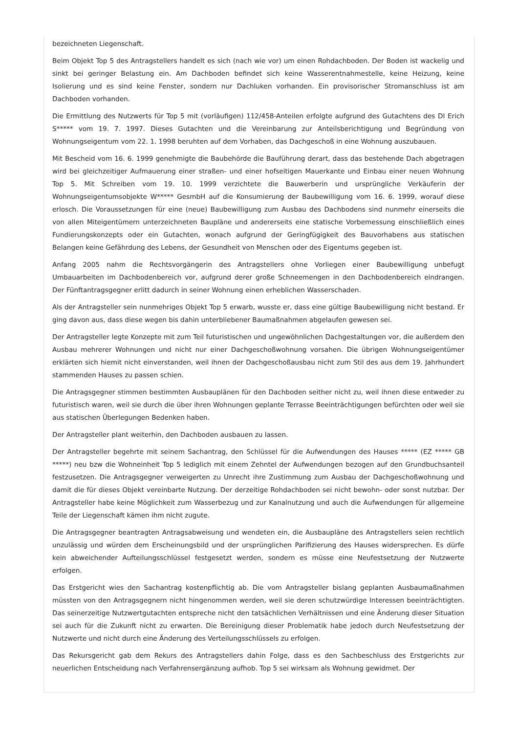bezeichneten Liegenschaft.
Beim Objekt Top 5 des Antragstellers handelt es sich (nach wie vor) um einen Rohdachboden. Der Boden ist wackelig und sinkt bei geringer Belastung ein. Am Dachboden befindet sich keine Wasserentnahmestelle, keine Heizung, keine Isolierung und es sind keine Fenster, sondern nur Dachluken vorhanden. Ein provisorischer Stromanschluss ist am Dachboden vorhanden.
Die Ermittlung des Nutzwerts für Top 5 mit (vorläufigen) 112/458-Anteilen erfolgte aufgrund des Gutachtens des DI Erich S***** vom 19. 7. 1997. Dieses Gutachten und die Vereinbarung zur Anteilsberichtigung und Begründung von Wohnungseigentum vom 22. 1. 1998 beruhten auf dem Vorhaben, das Dachgeschoß in eine Wohnung auszubauen.
Mit Bescheid vom 16. 6. 1999 genehmigte die Baubehörde die Bauführung derart, dass das bestehende Dach abgetragen wird bei gleichzeitiger Aufmauerung einer straßen- und einer hofseitigen Mauerkante und Einbau einer neuen Wohnung Top 5. Mit Schreiben vom 19. 10. 1999 verzichtete die Bauwerberin und ursprüngliche Verkäuferin der Wohnungseigentumsobjekte W***** GesmbH auf die Konsumierung der Baubewilligung vom 16. 6. 1999, worauf diese erlosch. Die Voraussetzungen für eine (neue) Baubewilligung zum Ausbau des Dachbodens sind nunmehr einerseits die von allen Miteigentümern unterzeichneten Baupläne und andererseits eine statische Vorbemessung einschließlich eines Fundierungskonzepts oder ein Gutachten, wonach aufgrund der Geringfügigkeit des Bauvorhabens aus statischen Belangen keine Gefährdung des Lebens, der Gesundheit von Menschen oder des Eigentums gegeben ist.
Anfang 2005 nahm die Rechtsvorgängerin des Antragstellers ohne Vorliegen einer Baubewilligung unbefugt Umbauarbeiten im Dachbodenbereich vor, aufgrund derer große Schneemengen in den Dachbodenbereich eindrangen. Der Fünftantragsgegner erlitt dadurch in seiner Wohnung einen erheblichen Wasserschaden.
Als der Antragsteller sein nunmehriges Objekt Top 5 erwarb, wusste er, dass eine gültige Baubewilligung nicht bestand. Er ging davon aus, dass diese wegen bis dahin unterbliebener Baumaßnahmen abgelaufen gewesen sei.
Der Antragsteller legte Konzepte mit zum Teil futuristischen und ungewöhnlichen Dachgestaltungen vor, die außerdem den Ausbau mehrerer Wohnungen und nicht nur einer Dachgeschoßwohnung vorsahen. Die übrigen Wohnungseigentümer erklärten sich hiemit nicht einverstanden, weil ihnen der Dachgeschoßausbau nicht zum Stil des aus dem 19. Jahrhundert stammenden Hauses zu passen schien.
Die Antragsgegner stimmen bestimmten Ausbauplänen für den Dachboden seither nicht zu, weil ihnen diese entweder zu futuristisch waren, weil sie durch die über ihren Wohnungen geplante Terrasse Beeinträchtigungen befürchten oder weil sie aus statischen Überlegungen Bedenken haben.
Der Antragsteller plant weiterhin, den Dachboden ausbauen zu lassen.
Der Antragsteller begehrte mit seinem Sachantrag, den Schlüssel für die Aufwendungen des Hauses ***** (EZ ***** GB *****) neu bzw die Wohneinheit Top 5 lediglich mit einem Zehntel der Aufwendungen bezogen auf den Grundbuchsanteil festzusetzen. Die Antragsgegner verweigerten zu Unrecht ihre Zustimmung zum Ausbau der Dachgeschoßwohnung und damit die für dieses Objekt vereinbarte Nutzung. Der derzeitige Rohdachboden sei nicht bewohn- oder sonst nutzbar. Der Antragsteller habe keine Möglichkeit zum Wasserbezug und zur Kanalnutzung und auch die Aufwendungen für allgemeine Teile der Liegenschaft kämen ihm nicht zugute.
Die Antragsgegner beantragten Antragsabweisung und wendeten ein, die Ausbaupläne des Antragstellers seien rechtlich unzulässig und würden dem Erscheinungsbild und der ursprünglichen Parifizierung des Hauses widersprechen. Es dürfe kein abweichender Aufteilungsschlüssel festgesetzt werden, sondern es müsse eine Neufestsetzung der Nutzwerte erfolgen.
Das Erstgericht wies den Sachantrag kostenpflichtig ab. Die vom Antragsteller bislang geplanten Ausbaumaßnahmen müssten von den Antragsgegnern nicht hingenommen werden, weil sie deren schutzwürdige Interessen beeinträchtigten. Das seinerzeitige Nutzwertgutachten entspreche nicht den tatsächlichen Verhältnissen und eine Änderung dieser Situation sei auch für die Zukunft nicht zu erwarten. Die Bereinigung dieser Problematik habe jedoch durch Neufestsetzung der Nutzwerte und nicht durch eine Änderung des Verteilungsschlüssels zu erfolgen.
Das Rekursgericht gab dem Rekurs des Antragstellers dahin Folge, dass es den Sachbeschluss des Erstgerichts zur neuerlichen Entscheidung nach Verfahrensergänzung aufhob. Top 5 sei wirksam als Wohnung gewidmet. Der